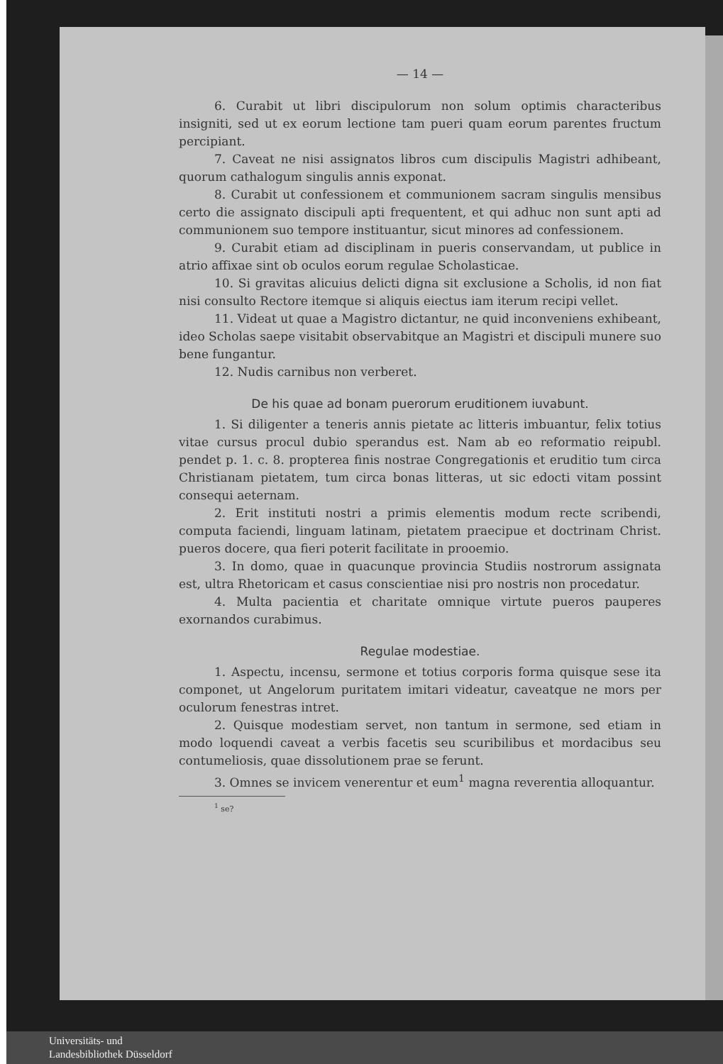— 14 —
6. Curabit ut libri discipulorum non solum optimis characteribus insigniti, sed ut ex eorum lectione tam pueri quam eorum parentes fructum percipiant.
7. Caveat ne nisi assignatos libros cum discipulis Magistri adhibeant, quorum cathalogum singulis annis exponat.
8. Curabit ut confessionem et communionem sacram singulis mensibus certo die assignato discipuli apti frequentent, et qui adhuc non sunt apti ad communionem suo tempore instituantur, sicut minores ad confessionem.
9. Curabit etiam ad disciplinam in pueris conservandam, ut publice in atrio affixae sint ob oculos eorum regulae Scholasticae.
10. Si gravitas alicuius delicti digna sit exclusione a Scholis, id non fiat nisi consulto Rectore itemque si aliquis eiectus iam iterum recipi vellet.
11. Videat ut quae a Magistro dictantur, ne quid inconveniens exhibeant, ideo Scholas saepe visitabit observabitque an Magistri et discipuli munere suo bene fungantur.
12. Nudis carnibus non verberet.
De his quae ad bonam puerorum eruditionem iuvabunt.
1. Si diligenter a teneris annis pietate ac litteris imbuantur, felix totius vitae cursus procul dubio sperandus est. Nam ab eo reformatio reipubl. pendet p. 1. c. 8. propterea finis nostrae Congregationis et eruditio tum circa Christianam pietatem, tum circa bonas litteras, ut sic edocti vitam possint consequi aeternam.
2. Erit instituti nostri a primis elementis modum recte scribendi, computa faciendi, linguam latinam, pietatem praecipue et doctrinam Christ. pueros docere, qua fieri poterit facilitate in prooemio.
3. In domo, quae in quacunque provincia Studiis nostrorum assignata est, ultra Rhetoricam et casus conscientiae nisi pro nostris non procedatur.
4. Multa pacientia et charitate omnique virtute pueros pauperes exornandos curabimus.
Regulae modestiae.
1. Aspectu, incensu, sermone et totius corporis forma quisque sese ita componet, ut Angelorum puritatem imitari videatur, caveatque ne mors per oculorum fenestras intret.
2. Quisque modestiam servet, non tantum in sermone, sed etiam in modo loquendi caveat a verbis facetis seu scuribilibus et mordacibus seu contumeliosis, quae dissolutionem prae se ferunt.
3. Omnes se invicem venerentur et eum<sup>1</sup> magna reverentia alloquantur.
<sup>1</sup> se?
Universitäts- und
Landesbibliothek Düsseldorf